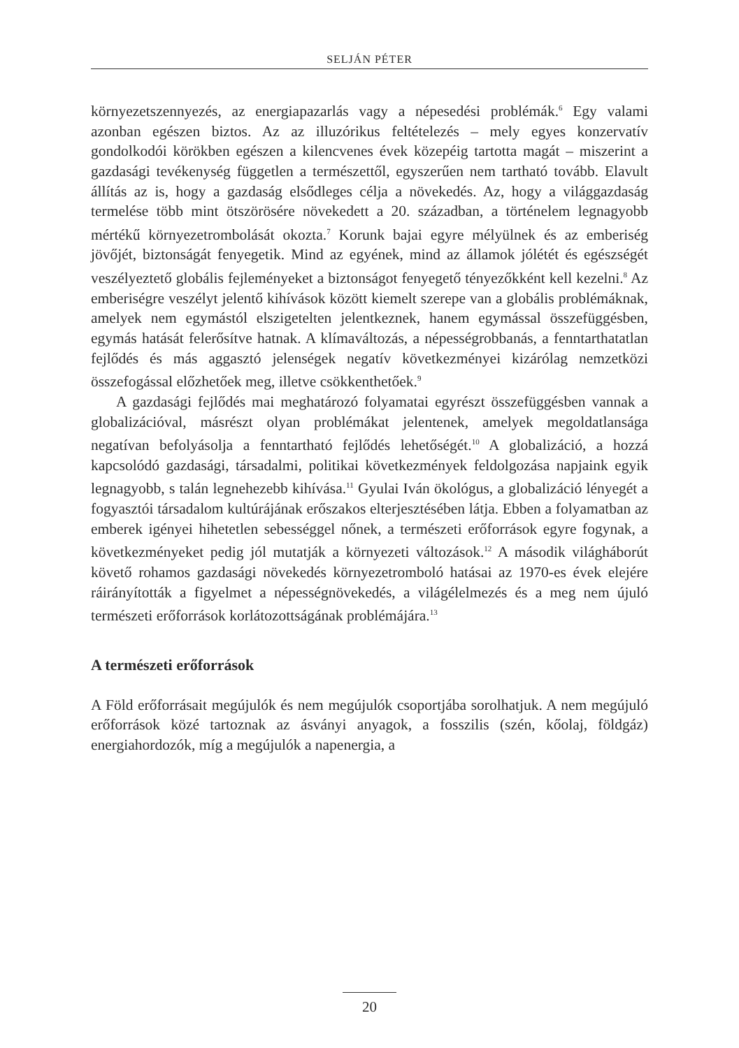SELJÁN PÉTER
környezetszennyezés, az energiapazarlás vagy a népesedési problémák.<sup>6</sup> Egy valami azonban egészen biztos. Az az illuzórikus feltételezés – mely egyes konzervatív gondolkodói körökben egészen a kilencvenes évek közepéig tartotta magát – miszerint a gazdasági tevékenység független a természettől, egyszerűen nem tartható tovább. Elavult állítás az is, hogy a gazdaság elsődleges célja a növekedés. Az, hogy a világgazdaság termelése több mint ötszörösére növekedett a 20. században, a történelem legnagyobb mértékű környezetrombolását okozta.<sup>7</sup> Korunk bajai egyre mélyülnek és az emberiség jövőjét, biztonságát fenyegetik. Mind az egyének, mind az államok jólétét és egészségét veszélyeztető globális fejleményeket a biztonságot fenyegető tényezőkként kell kezelni.<sup>8</sup> Az emberiségre veszélyt jelentő kihívások között kiemelt szerepe van a globális problémáknak, amelyek nem egymástól elszigetelten jelentkeznek, hanem egymással összefüggésben, egymás hatását felerősítve hatnak. A klímaváltozás, a népességrobbanás, a fenntarthatatlan fejlődés és más aggasztó jelenségek negatív következményei kizárólag nemzetközi összefogással előzhetőek meg, illetve csökkenthetőek.<sup>9</sup>
A gazdasági fejlődés mai meghatározó folyamatai egyrészt összefüggésben vannak a globalizációval, másrészt olyan problémákat jelentenek, amelyek megoldatlansága negatívan befolyásolja a fenntartható fejlődés lehetőségét.<sup>10</sup> A globalizáció, a hozzá kapcsolódó gazdasági, társadalmi, politikai következmények feldolgozása napjaink egyik legnagyobb, s talán legnehezebb kihívása.<sup>11</sup> Gyulai Iván ökológus, a globalizáció lényegét a fogyasztói társadalom kultúrájának erőszakos elterjesztésében látja. Ebben a folyamatban az emberek igényei hihetetlen sebességgel nőnek, a természeti erőforrások egyre fogynak, a következményeket pedig jól mutatják a környezeti változások.<sup>12</sup> A második világháborút követő rohamos gazdasági növekedés környezetromboló hatásai az 1970-es évek elejére ráirányították a figyelmet a népességnövekedés, a világélelmezés és a meg nem újuló természeti erőforrások korlátozottságának problémájára.<sup>13</sup>
A természeti erőforrások
A Föld erőforrásait megújulók és nem megújulók csoportjába sorolhatjuk. A nem megújuló erőforrások közé tartoznak az ásványi anyagok, a fosszilis (szén, kőolaj, földgáz) energiahordozók, míg a megújulók a napenergia, a
20